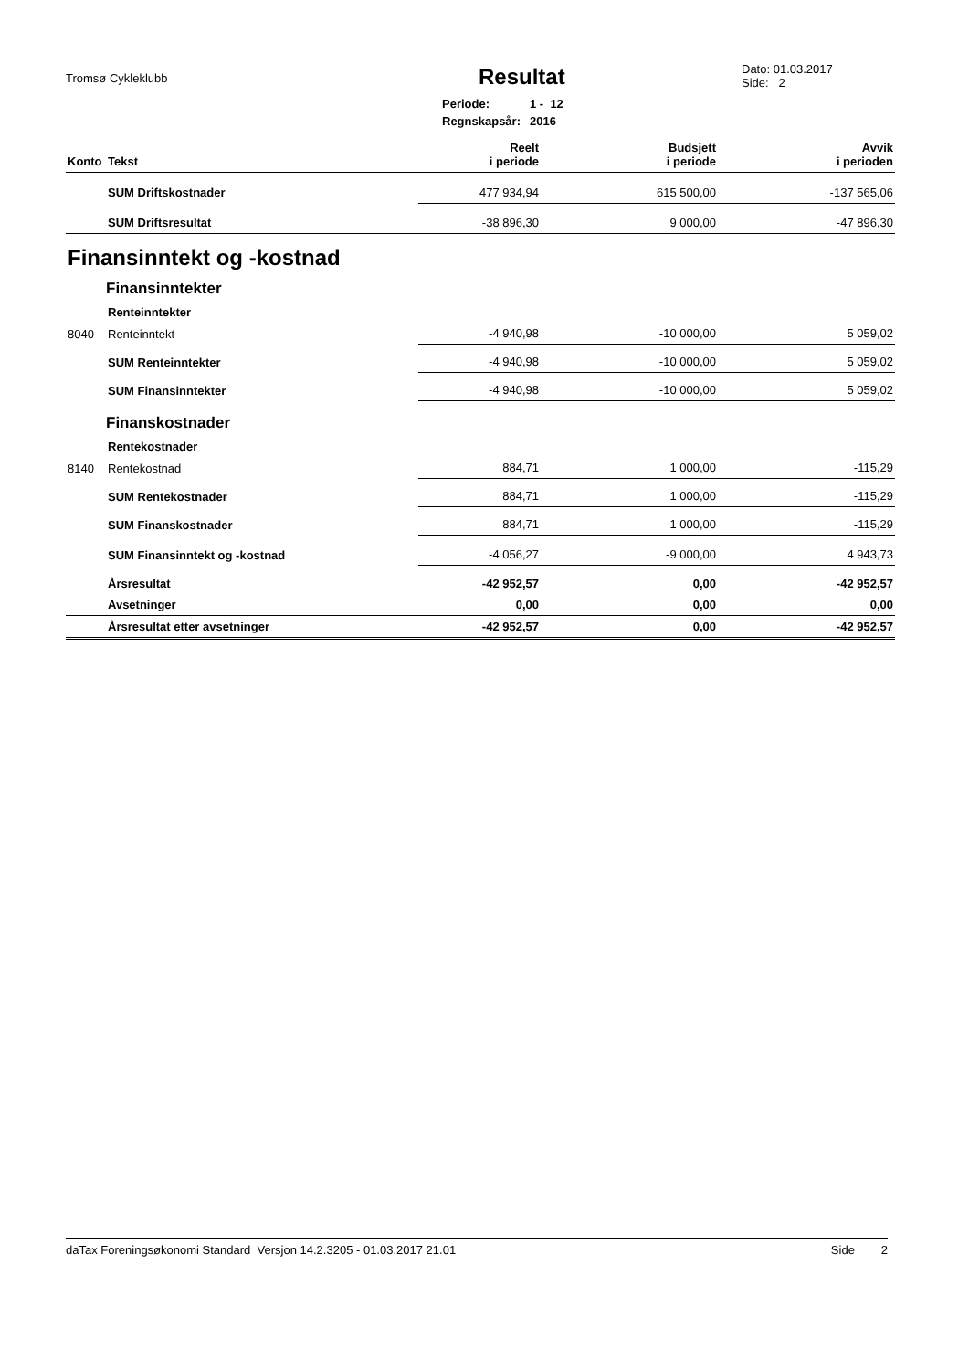Tromsø Cykleklubb
Resultat
| Periode: | 1 - 12 |
| Regnskapsår: | 2016 |
Dato: 01.03.2017
Side: 2
| Konto | Tekst | Reelt i periode | Budsjett i periode | Avvik i perioden |
| --- | --- | --- | --- | --- |
| | SUM Driftskostnader | 477 934,94 | 615 500,00 | -137 565,06 |
| | SUM Driftsresultat | -38 896,30 | 9 000,00 | -47 896,30 |
| Finansinntekt og -kostnad Finansinntekter | | | | |
| | Renteinntekter | | | |
| 8040 | Renteinntekt | -4 940,98 | -10 000,00 | 5 059,02 |
| | SUM Renteinntekter | -4 940,98 | -10 000,00 | 5 059,02 |
| | SUM Finansinntekter | -4 940,98 | -10 000,00 | 5 059,02 |
| Finanskostnader | | | | |
| | Rentekostnader | | | |
| 8140 | Rentekostnad | 884,71 | 1 000,00 | -115,29 |
| | SUM Rentekostnader | 884,71 | 1 000,00 | -115,29 |
| | SUM Finanskostnader | 884,71 | 1 000,00 | -115,29 |
| | SUM Finansinntekt og -kostnad | -4 056,27 | -9 000,00 | 4 943,73 |
| | Årsresultat | -42 952,57 | 0,00 | -42 952,57 |
| | Avsetninger | 0,00 | 0,00 | 0,00 |
| | Årsresultat etter avsetninger | -42 952,57 | 0,00 | -42 952,57 |
daTax Foreningsøkonomi Standard Versjon 14.2.3205 - 01.03.2017 21.01 Side 2